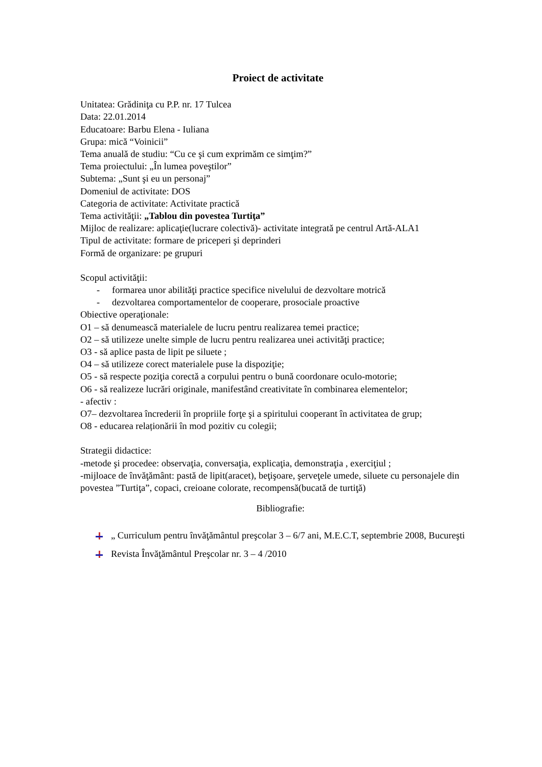Proiect de activitate
Unitatea: Grădiniţa cu P.P. nr. 17 Tulcea
Data: 22.01.2014
Educatoare: Barbu Elena - Iuliana
Grupa: mică “Voinicii”
Tema anuală de studiu: “Cu ce şi cum exprimăm ce simţim?”
Tema proiectului: „În lumea poveştilor”
Subtema: „Sunt şi eu un personaj”
Domeniul de activitate: DOS
Categoria de activitate: Activitate practică
Tema activităţii: „Tablou din povestea Turtiţa”
Mijloc de realizare: aplicaţie(lucrare colectivă)- activitate integrată pe centrul Artă-ALA1
Tipul de activitate: formare de priceperi şi deprinderi
Formă de organizare: pe grupuri
Scopul activităţii:
- formarea unor abilităţi practice specifice nivelului de dezvoltare motrică
- dezvoltarea comportamentelor de cooperare, prosociale proactive
Obiective operaţionale:
O1 – să denumească materialele de lucru pentru realizarea temei practice;
O2 – să utilizeze unelte simple de lucru pentru realizarea unei activităţi practice;
O3 - să aplice pasta de lipit pe siluete ;
O4 – să utilizeze corect materialele puse la dispoziţie;
O5 - să respecte poziţia corectă a corpului pentru o bună coordonare oculo-motorie;
O6 - să realizeze lucrări originale, manifestând creativitate în combinarea elementelor;
- afectiv :
O7– dezvoltarea încrederii în propriile forţe şi a spiritului cooperant în activitatea de grup;
O8 - educarea relaționării în mod pozitiv cu colegii;
Strategii didactice:
-metode şi procedee: observaţia, conversaţia, explicaţia, demonstraţia , exerciţiul ;
-mijloace de învăţământ: pastă de lipit(aracet), beţişoare, şerveţele umede, siluete cu personajele din povestea ”Turtiţa”, copaci, creioane colorate, recompensă(bucată de turtiţă)
Bibliografie:
„ Curriculum pentru învăţământul preşcolar 3 – 6/7 ani, M.E.C.T, septembrie 2008, Bucureşti
Revista Învăţământul Preşcolar nr. 3 – 4 /2010